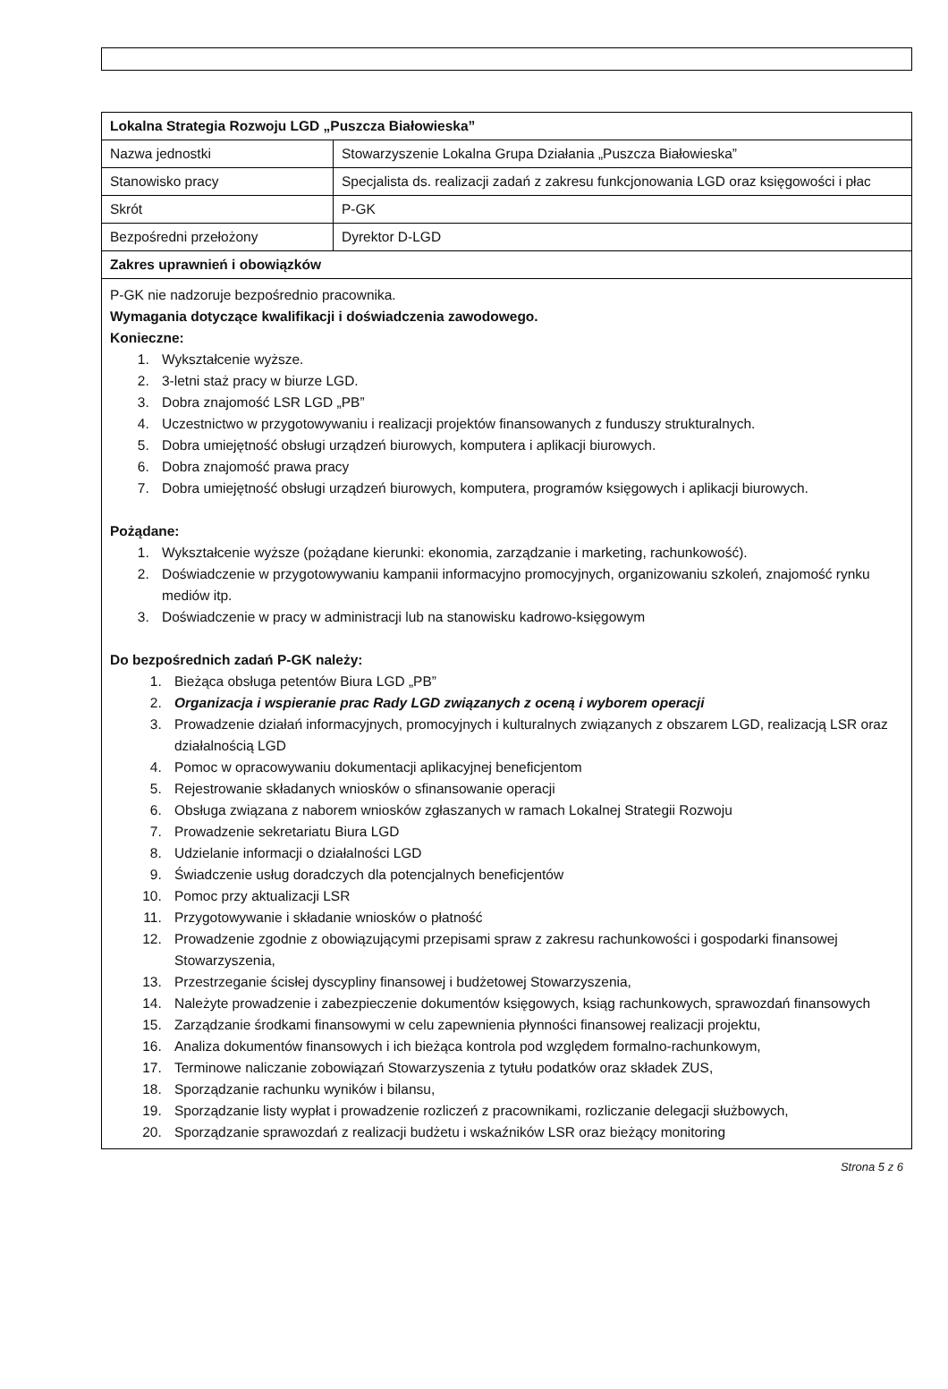| Lokalna Strategia Rozwoju LGD „Puszcza Białowieska” | |
| --- | --- |
| Nazwa jednostki | Stowarzyszenie Lokalna Grupa Działania „Puszcza Białowieska” |
| Stanowisko pracy | Specjalista ds. realizacji zadań z zakresu funkcjonowania LGD oraz księgowości i płac |
| Skrót | P-GK |
| Bezpośredni przełożony | Dyrektor D-LGD |
| Zakres uprawnień i obowiązków | |
| P-GK nie nadzoruje bezpośrednio pracownika. Wymagania dotyczące kwalifikacji i doświadczenia zawodowego. Konieczne: 1. Wykształcenie wyższe. 2. 3-letni staż pracy w biurze LGD. 3. Dobra znajomość LSR LGD „PB” 4. Uczestnictwo w przygotowywaniu i realizacji projektów finansowanych z funduszy strukturalnych. 5. Dobra umiejętność obsługi urządzeń biurowych, komputera i aplikacji biurowych. 6. Dobra znajomość prawa pracy 7. Dobra umiejętność obsługi urządzeń biurowych, komputera, programów księgowych i aplikacji biurowych. Pożądane: 1. Wykształcenie wyższe (pożądane kierunki: ekonomia, zarządzanie i marketing, rachunkowość). 2. Doświadczenie w przygotowywaniu kampanii informacyjno promocyjnych, organizowaniu szkoleń, znajomość rynku mediów itp. 3. Doświadczenie w pracy w administracji lub na stanowisku kadrowo-księgowym Do bezpośrednich zadań P-GK należy: 1. Bieżąca obsługa petentów Biura LGD „PB” 2. Organizacja i wspieranie prac Rady LGD związanych z oceną i wyborem operacji 3. Prowadzenie działań informacyjnych, promocyjnych i kulturalnych związanych z obszarem LGD, realizacją LSR oraz działalnością LGD 4. Pomoc w opracowywaniu dokumentacji aplikacyjnej beneficjentom 5. Rejestrowanie składanych wniosków o sfinansowanie operacji 6. Obsługa związana z naborem wniosków zgłaszanych w ramach Lokalnej Strategii Rozwoju 7. Prowadzenie sekretariatu Biura LGD 8. Udzielanie informacji o działalności LGD 9. Świadczenie usług doradczych dla potencjalnych beneficjentów 10. Pomoc przy aktualizacji LSR 11. Przygotowywanie i składanie wniosków o płatność 12. Prowadzenie zgodnie z obowiązującymi przepisami spraw z zakresu rachunkowości i gospodarki finansowej Stowarzyszenia, 13. Przestrzeganie ścisłej dyscypliny finansowej i budżetowej Stowarzyszenia, 14. Należyte prowadzenie i zabezpieczenie dokumentów księgowych, ksiąg rachunkowych, sprawozdań finansowych 15. Zarządzanie środkami finansowymi w celu zapewnienia płynności finansowej realizacji projektu, 16. Analiza dokumentów finansowych i ich bieżąca kontrola pod względem formalno-rachunkowym, 17. Terminowe naliczanie zobowiązań Stowarzyszenia z tytułu podatków oraz składek ZUS, 18. Sporządzanie rachunku wyników i bilansu, 19. Sporządzanie listy wypłat i prowadzenie rozliczeń z pracownikami, rozliczanie delegacji służbowych, 20. Sporządzanie sprawozdań z realizacji budżetu i wskaźników LSR oraz bieżący monitoring | |
Strona 5 z 6